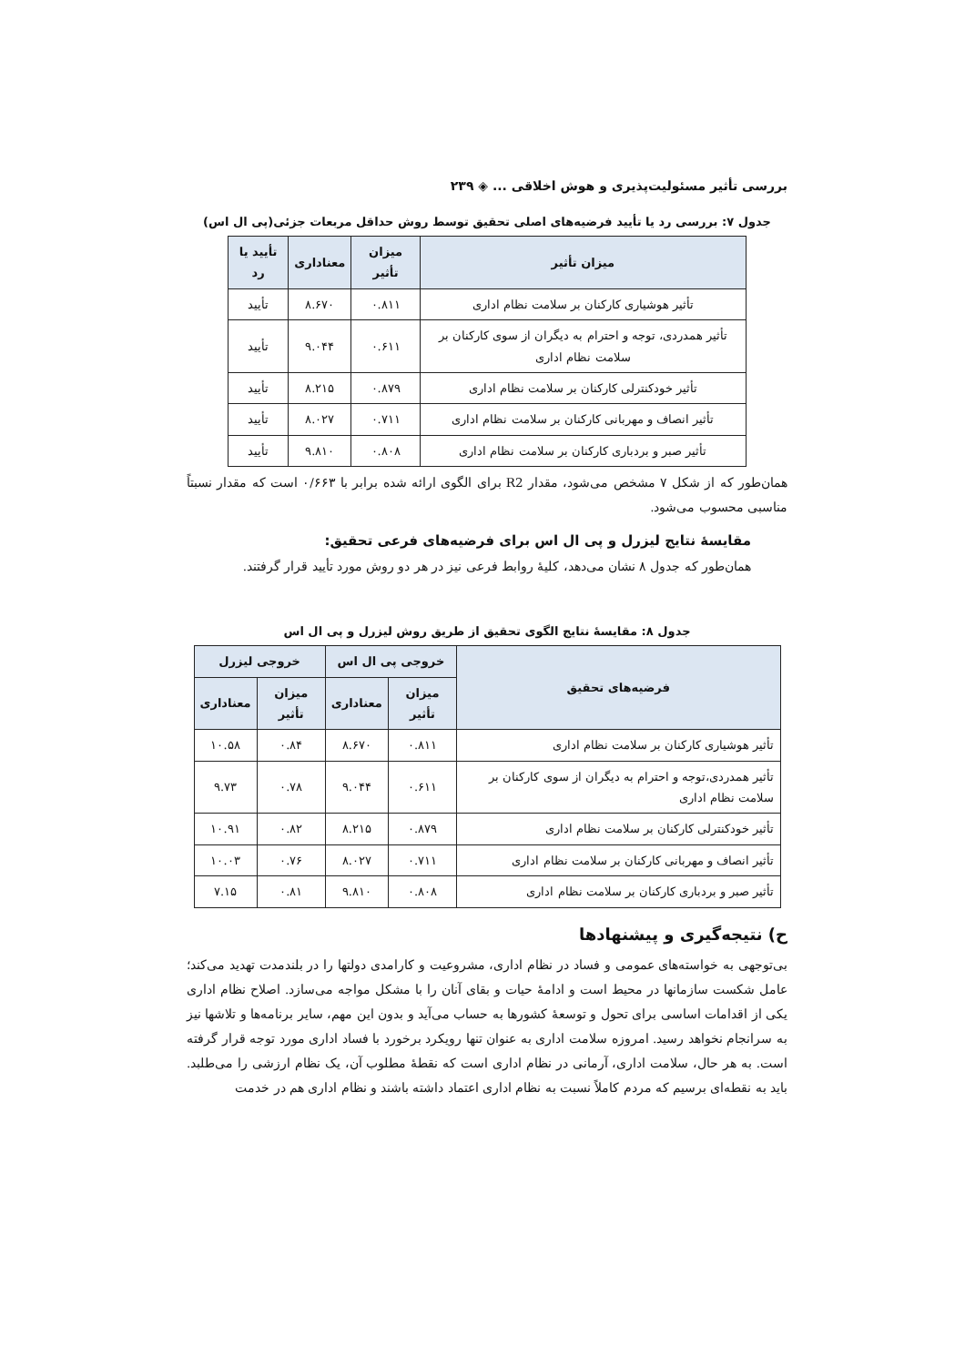بررسی تأثیر مسئولیت‌پذیری و هوش اخلاقی ... ◈ ۲۳۹
جدول ۷: بررسی رد یا تأیید فرضیه‌های اصلی تحقیق توسط روش حداقل مربعات جزئی(پی ال اس)
| میزان تأثیر | میزان تأثیر | معناداری | تأیید یا رد |
| --- | --- | --- | --- |
| تأثیر هوشیاری کارکنان بر سلامت نظام اداری | ۰.۸۱۱ | ۸.۶۷۰ | تأیید |
| تأثیر همدردی، توجه و احترام به دیگران از سوی کارکنان بر سلامت نظام اداری | ۰.۶۱۱ | ۹.۰۴۴ | تأیید |
| تأثیر خودکنترلی کارکنان بر سلامت نظام اداری | ۰.۸۷۹ | ۸.۲۱۵ | تأیید |
| تأثیر انصاف و مهربانی کارکنان بر سلامت نظام اداری | ۰.۷۱۱ | ۸.۰۲۷ | تأیید |
| تأثیر صبر و بردباری کارکنان بر سلامت نظام اداری | ۰.۸۰۸ | ۹.۸۱۰ | تأیید |
همان‌طور که از شکل ۷ مشخص می‌شود، مقدار R2 برای الگوی ارائه شده برابر با ۰/۶۶۳ است که مقدار نسبتاً مناسبی محسوب می‌شود.
مقایسهٔ نتایج لیزرل و پی ال اس برای فرضیه‌های فرعی تحقیق:
همان‌طور که جدول ۸ نشان می‌دهد، کلیهٔ روابط فرعی نیز در هر دو روش مورد تأیید قرار گرفتند.
جدول ۸: مقایسهٔ نتایج الگوی تحقیق از طریق روش لیزرل و پی ال اس
| فرضیه‌های تحقیق | خروجی پی ال اس | | خروجی لیزرل | |
| --- | --- | --- | --- | --- |
| | میزان تأثیر | معناداری | میزان تأثیر | معناداری |
| تأثیر هوشیاری کارکنان بر سلامت نظام اداری | ۰.۸۱۱ | ۸.۶۷۰ | ۰.۸۴ | ۱۰.۵۸ |
| تأثیر همدردی،توجه و احترام به دیگران از سوی کارکنان بر سلامت نظام اداری | ۰.۶۱۱ | ۹.۰۴۴ | ۰.۷۸ | ۹.۷۳ |
| تأثیر خودکنترلی کارکنان بر سلامت نظام اداری | ۰.۸۷۹ | ۸.۲۱۵ | ۰.۸۲ | ۱۰.۹۱ |
| تأثیر انصاف و مهربانی کارکنان بر سلامت نظام اداری | ۰.۷۱۱ | ۸.۰۲۷ | ۰.۷۶ | ۱۰.۰۳ |
| تأثیر صبر و بردباری کارکنان بر سلامت نظام اداری | ۰.۸۰۸ | ۹.۸۱۰ | ۰.۸۱ | ۷.۱۵ |
ح) نتیجه‌گیری و پیشنهادها
بی‌توجهی به خواسته‌های عمومی و فساد در نظام اداری، مشروعیت و کارامدی دولتها را در بلندمدت تهدید می‌کند؛ عامل شکست سازمانها در محیط است و ادامهٔ حیات و بقای آنان را با مشکل مواجه می‌سازد. اصلاح نظام اداری یکی از اقدامات اساسی برای تحول و توسعهٔ کشورها به حساب می‌آید و بدون این مهم، سایر برنامه‌ها و تلاشها نیز به سرانجام نخواهد رسید. امروزه سلامت اداری به عنوان تنها رویکرد برخورد با فساد اداری مورد توجه قرار گرفته است. به هر حال، سلامت اداری، آرمانی در نظام اداری است که نقطهٔ مطلوب آن، یک نظام ارزشی را می‌طلبد. باید به نقطه‌ای برسیم که مردم کاملاً نسبت به نظام اداری اعتماد داشته باشند و نظام اداری هم در خدمت